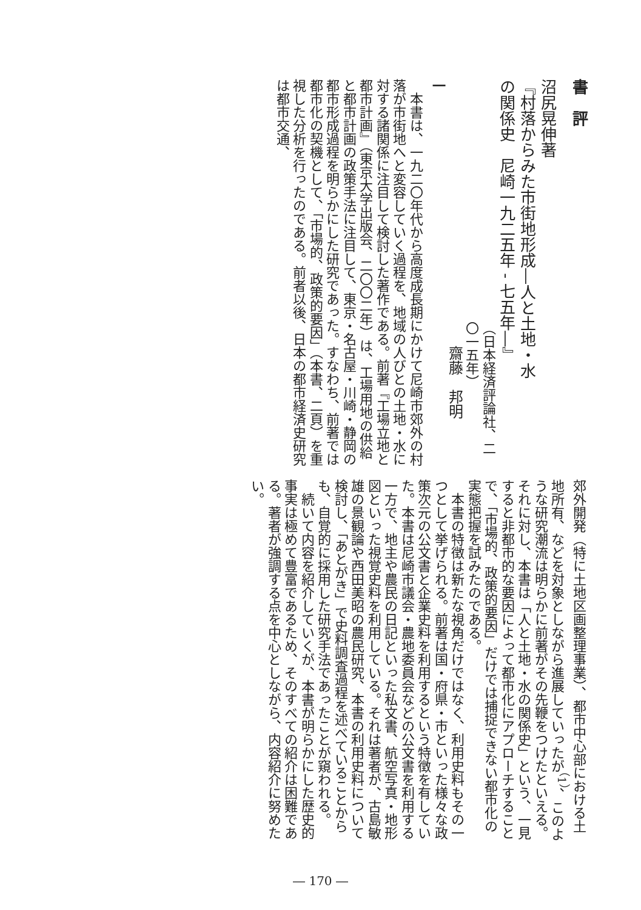書　評
沼尻晃伸著
『村落からみた市街地形成―人と土地・水
の関係史　尼崎一九二五年 - 七五年―』
（日本経済評論社、二〇一五年）
齋藤　邦明
一
　本書は、一九二〇年代から高度成長期にかけて尼崎市郊外の村落が市街地へと変容していく過程を、地域の人びとの土地・水に対する諸関係に注目して検討した著作である。前著『工場立地と都市計画』（東京大学出版会、二〇〇二年）は、工場用地の供給と都市計画の政策手法に注目して、東京・名古屋・川崎・静岡の都市形成過程を明らかにした研究であった。すなわち、前著では都市化の契機として、「市場的、政策的要因」（本書、二頁）を重視した分析を行ったのである。前者以後、日本の都市経済史研究は都市交通、
郊外開発（特に土地区画整理事業）、都市中心部における土地所有、などを対象としながら進展していったが<sup>（1）</sup>、このような研究潮流は明らかに前著がその先鞭をつけたといえる。それに対し、本書は「人と土地・水の関係史」という、一見すると非都市的な要因によって都市化にアプローチすることで、「市場的、政策的要因」だけでは捕捉できない都市化の実態把握を試みたのである。
　本書の特徴は新たな視角だけではなく、利用史料もその一つとして挙げられる。前著は国・府県・市といった様々な政策次元の公文書と企業史料を利用するという特徴を有していた。本書は尼崎市議会・農地委員会などの公文書を利用する一方で、地主や農民の日記といった私文書、航空写真・地形図といった視覚史料を利用している。それは著者が、古島敏雄の景観論や西田美昭の農民研究、本書の利用史料について検討し、「あとがき」で史料調査過程を述べていることからも、自覚的に採用した研究手法であったことが窺われる。
　続いて内容を紹介していくが、本書が明らかにした歴史的事実は極めて豊富であるため、そのすべての紹介は困難である。著者が強調する点を中心としながら、内容紹介に努めたい。
― 170 ―